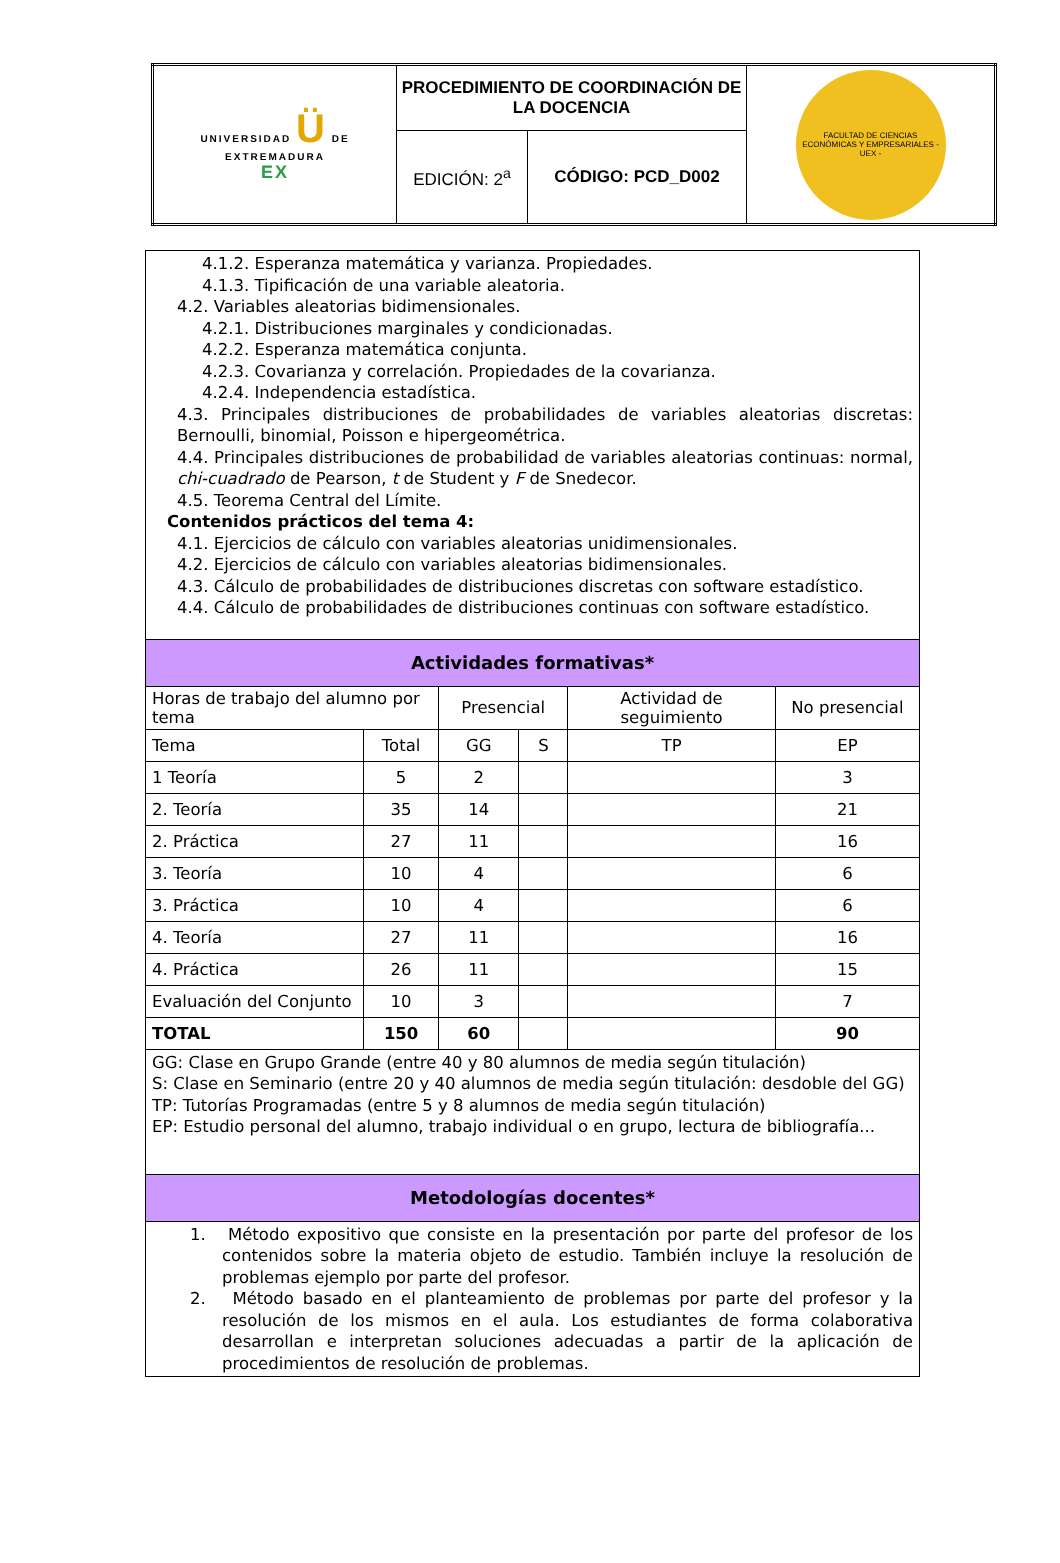| UNIVERSIDAD Ü DE EXTREMADURA EX | PROCEDIMIENTO DE COORDINACIÓN DE LA DOCENCIA | | FACULTAD DE CIENCIAS ECONÓMICAS Y EMPRESARIALES - UEX - |
| | EDICIÓN: 2<sup>a</sup> | CÓDIGO: PCD_D002 | |
| 4.1.2. Esperanza matemática y varianza. Propiedades. 4.1.3. Tipificación de una variable aleatoria. 4.2. Variables aleatorias bidimensionales. 4.2.1. Distribuciones marginales y condicionadas. 4.2.2. Esperanza matemática conjunta. 4.2.3. Covarianza y correlación. Propiedades de la covarianza. 4.2.4. Independencia estadística. 4.3. Principales distribuciones de probabilidades de variables aleatorias discretas: Bernoulli, binomial, Poisson e hipergeométrica. 4.4. Principales distribuciones de probabilidad de variables aleatorias continuas: normal, chi-cuadrado de Pearson, t de Student y F de Snedecor. 4.5. Teorema Central del Límite. Contenidos prácticos del tema 4: 4.1. Ejercicios de cálculo con variables aleatorias unidimensionales. 4.2. Ejercicios de cálculo con variables aleatorias bidimensionales. 4.3. Cálculo de probabilidades de distribuciones discretas con software estadístico. 4.4. Cálculo de probabilidades de distribuciones continuas con software estadístico. | | | | | |
| Actividades formativas* | | | | | |
| Horas de trabajo del alumno por tema | | Presencial | | Actividad de seguimiento | No presencial |
| Tema | Total | GG | S | TP | EP |
| 1 Teoría | 5 | 2 | | | 3 |
| 2. Teoría | 35 | 14 | | | 21 |
| 2. Práctica | 27 | 11 | | | 16 |
| 3. Teoría | 10 | 4 | | | 6 |
| 3. Práctica | 10 | 4 | | | 6 |
| 4. Teoría | 27 | 11 | | | 16 |
| 4. Práctica | 26 | 11 | | | 15 |
| Evaluación del Conjunto | 10 | 3 | | | 7 |
| TOTAL | 150 | 60 | | | 90 |
| GG: Clase en Grupo Grande (entre 40 y 80 alumnos de media según titulación) S: Clase en Seminario (entre 20 y 40 alumnos de media según titulación: desdoble del GG) TP: Tutorías Programadas (entre 5 y 8 alumnos de media según titulación) EP: Estudio personal del alumno, trabajo individual o en grupo, lectura de bibliografía... | | | | | |
| Metodologías docentes* | | | | | |
| 1. Método expositivo que consiste en la presentación por parte del profesor de los contenidos sobre la materia objeto de estudio. También incluye la resolución de problemas ejemplo por parte del profesor. 2. Método basado en el planteamiento de problemas por parte del profesor y la resolución de los mismos en el aula. Los estudiantes de forma colaborativa desarrollan e interpretan soluciones adecuadas a partir de la aplicación de procedimientos de resolución de problemas. | | | | | |